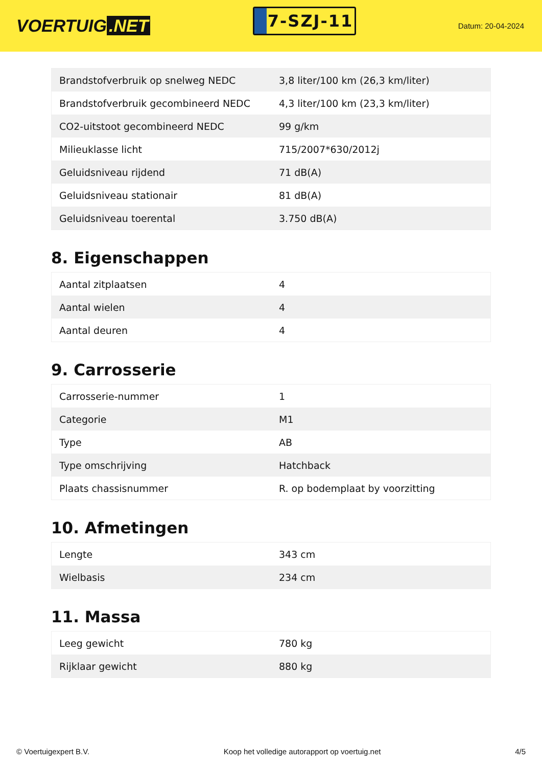VOERTUIG.NET
7-SZJ-11
Datum: 20-04-2024
| Brandstofverbruik op snelweg NEDC | 3,8 liter/100 km (26,3 km/liter) |
| Brandstofverbruik gecombineerd NEDC | 4,3 liter/100 km (23,3 km/liter) |
| CO2-uitstoot gecombineerd NEDC | 99 g/km |
| Milieuklasse licht | 715/2007*630/2012j |
| Geluidsniveau rijdend | 71 dB(A) |
| Geluidsniveau stationair | 81 dB(A) |
| Geluidsniveau toerental | 3.750 dB(A) |
8. Eigenschappen
| Aantal zitplaatsen | 4 |
| Aantal wielen | 4 |
| Aantal deuren | 4 |
9. Carrosserie
| Carrosserie-nummer | 1 |
| Categorie | M1 |
| Type | AB |
| Type omschrijving | Hatchback |
| Plaats chassisnummer | R. op bodemplaat by voorzitting |
10. Afmetingen
| Lengte | 343 cm |
| Wielbasis | 234 cm |
11. Massa
| Leeg gewicht | 780 kg |
| Rijklaar gewicht | 880 kg |
© Voertuigexpert B.V. Koop het volledige autorapport op voertuig.net 4/5